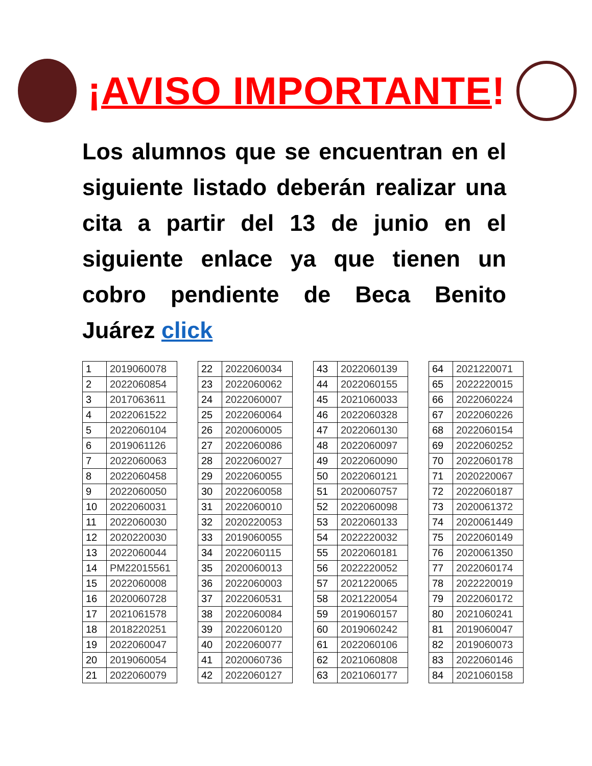¡AVISO IMPORTANTE!
Los alumnos que se encuentran en el siguiente listado deberán realizar una cita a partir del 13 de junio en el siguiente enlace ya que tienen un cobro pendiente de Beca Benito Juárez click
| 1 | 2019060078 |
| 2 | 2022060854 |
| 3 | 2017063611 |
| 4 | 2022061522 |
| 5 | 2022060104 |
| 6 | 2019061126 |
| 7 | 2022060063 |
| 8 | 2022060458 |
| 9 | 2022060050 |
| 10 | 2022060031 |
| 11 | 2022060030 |
| 12 | 2020220030 |
| 13 | 2022060044 |
| 14 | PM22015561 |
| 15 | 2022060008 |
| 16 | 2020060728 |
| 17 | 2021061578 |
| 18 | 2018220251 |
| 19 | 2022060047 |
| 20 | 2019060054 |
| 21 | 2022060079 |
| 22 | 2022060034 |
| 23 | 2022060062 |
| 24 | 2022060007 |
| 25 | 2022060064 |
| 26 | 2020060005 |
| 27 | 2022060086 |
| 28 | 2022060027 |
| 29 | 2022060055 |
| 30 | 2022060058 |
| 31 | 2022060010 |
| 32 | 2020220053 |
| 33 | 2019060055 |
| 34 | 2022060115 |
| 35 | 2020060013 |
| 36 | 2022060003 |
| 37 | 2022060531 |
| 38 | 2022060084 |
| 39 | 2022060120 |
| 40 | 2022060077 |
| 41 | 2020060736 |
| 42 | 2022060127 |
| 43 | 2022060139 |
| 44 | 2022060155 |
| 45 | 2021060033 |
| 46 | 2022060328 |
| 47 | 2022060130 |
| 48 | 2022060097 |
| 49 | 2022060090 |
| 50 | 2022060121 |
| 51 | 2020060757 |
| 52 | 2022060098 |
| 53 | 2022060133 |
| 54 | 2022220032 |
| 55 | 2022060181 |
| 56 | 2022220052 |
| 57 | 2021220065 |
| 58 | 2021220054 |
| 59 | 2019060157 |
| 60 | 2019060242 |
| 61 | 2022060106 |
| 62 | 2021060808 |
| 63 | 2021060177 |
| 64 | 2021220071 |
| 65 | 2022220015 |
| 66 | 2022060224 |
| 67 | 2022060226 |
| 68 | 2022060154 |
| 69 | 2022060252 |
| 70 | 2022060178 |
| 71 | 2020220067 |
| 72 | 2022060187 |
| 73 | 2020061372 |
| 74 | 2020061449 |
| 75 | 2022060149 |
| 76 | 2020061350 |
| 77 | 2022060174 |
| 78 | 2022220019 |
| 79 | 2022060172 |
| 80 | 2021060241 |
| 81 | 2019060047 |
| 82 | 2019060073 |
| 83 | 2022060146 |
| 84 | 2021060158 |